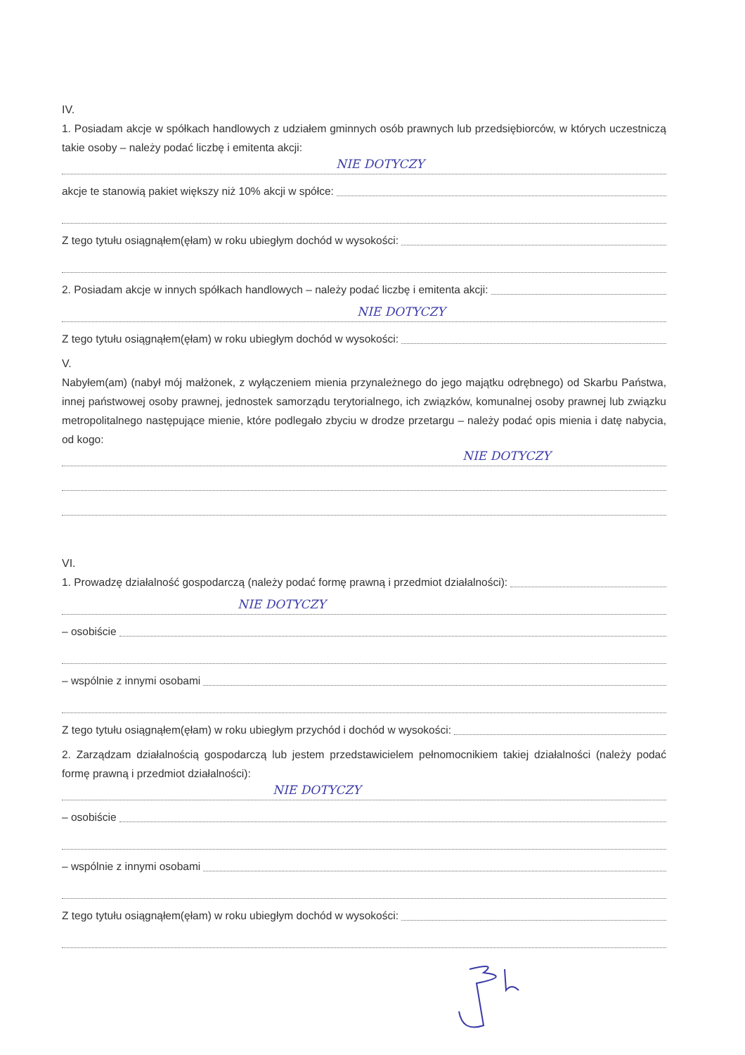IV.
1. Posiadam akcje w spółkach handlowych z udziałem gminnych osób prawnych lub przedsiębiorców, w których uczestniczą takie osoby – należy podać liczbę i emitenta akcji:
NIE DOTYCZY
akcje te stanowią pakiet większy niż 10% akcji w spółce:
Z tego tytułu osiągnąłem(ęłam) w roku ubiegłym dochód w wysokości:
2. Posiadam akcje w innych spółkach handlowych – należy podać liczbę i emitenta akcji:
NIE DOTYCZY
Z tego tytułu osiągnąłem(ęłam) w roku ubiegłym dochód w wysokości:
V.
Nabyłem(am) (nabył mój małżonek, z wyłączeniem mienia przynależnego do jego majątku odrębnego) od Skarbu Państwa, innej państwowej osoby prawnej, jednostek samorządu terytorialnego, ich związków, komunalnej osoby prawnej lub związku metropolitalnego następujące mienie, które podlegało zbyciu w drodze przetargu – należy podać opis mienia i datę nabycia, od kogo:
NIE DOTYCZY
VI.
1. Prowadzę działalność gospodarczą (należy podać formę prawną i przedmiot działalności):
NIE DOTYCZY
– osobiście
– wspólnie z innymi osobami
Z tego tytułu osiągnąłem(ęłam) w roku ubiegłym przychód i dochód w wysokości:
2. Zarządzam działalnością gospodarczą lub jestem przedstawicielem pełnomocnikiem takiej działalności (należy podać formę prawną i przedmiot działalności):
NIE DOTYCZY
– osobiście
– wspólnie z innymi osobami
Z tego tytułu osiągnąłem(ęłam) w roku ubiegłym dochód w wysokości: